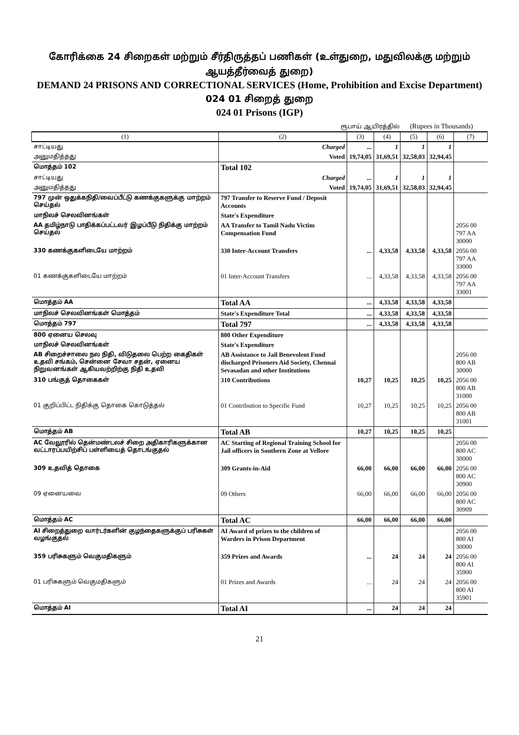கோரிக்கை 24 சிறைகள் மற்றும் சீர்திருத்தப் பணிகள் (உள்துறை, மதுவிலக்கு மற்றும் ஆயத்தீர்வைத் துறை)
DEMAND 24 PRISONS AND CORRECTIONAL SERVICES (Home, Prohibition and Excise Department)
024 01 சிறைத் துறை
024 01 Prisons (IGP)
ரூபாய் ஆயிரத்தில் (Rupees in Thousands)
| (1) | (2) | (3) | (4) | (5) | (6) | (7) |
| --- | --- | --- | --- | --- | --- | --- |
| சாட்டியது | Charged | ... | 1 | 1 | 1 | |
| அனுமதித்தது | Voted | 19,74,05 | 31,69,51 | 32,58,03 | 32,94,45 | |
| மொத்தம் 102 | Total 102 | | | | | |
| சாட்டியது | Charged | ... | 1 | 1 | 1 | |
| அனுமதித்தது | Voted | 19,74,05 | 31,69,51 | 32,58,03 | 32,94,45 | |
| 797 முன் ஒதுக்கநிதி/வைப்பீட்டு கணக்குகளுக்கு மாற்றம் செய்தல் | 797 Transfer to Reserve Fund / Deposit Accounts | | | | | |
| மாநிலச் செலவினங்கள் | State's Expenditure | | | | | |
| AA தமிழ்நாடு பாதிக்கப்பட்டவர் இழப்பீடு நிதிக்கு மாற்றம் செய்தல் | AA Transfer to Tamil Nadu Victim Compensation Fund | | | | | 2056 00 797 AA 30000 |
| 330 கணக்குகளிடையே மாற்றம் | 330 Inter-Account Transfers | ... | 4,33,58 | 4,33,58 | 4,33,58 | 2056 00 797 AA 33000 |
| 01 கணக்குகளிடையே மாற்றம் | 01 Inter-Account Transfers | ... | 4,33,58 | 4,33,58 | 4,33,58 | 2056 00 797 AA 33001 |
| மொத்தம் AA | Total AA | ... | 4,33,58 | 4,33,58 | 4,33,58 | |
| மாநிலச் செலவினங்கள் மொத்தம் | State's Expenditure Total | ... | 4,33,58 | 4,33,58 | 4,33,58 | |
| மொத்தம் 797 | Total 797 | ... | 4,33,58 | 4,33,58 | 4,33,58 | |
| 800 ஏனைய செலவு | 800 Other Expenditure | | | | | |
| மாநிலச் செலவினங்கள் | State's Expenditure | | | | | |
| AB சிறைச்சாலை நல நிதி, விடுதலை பெற்ற கைதிகள் உதவி சங்கம், சென்னை சேவா சதன், ஏனைய நிறுவனங்கள் ஆகியவற்றிற்கு நிதி உதவி | AB Assistance to Jail Benevolent Fund discharged Prisoners Aid Society, Chennai Sevasadan and other Institutions | | | | | 2056 00 800 AB 30000 |
| 310 பங்குத் தொகைகள் | 310 Contributions | 10,27 | 10,25 | 10,25 | 10,25 | 2056 00 800 AB 31000 |
| 01 குறிப்பிட்ட நிதிக்கு தொகை கொடுத்தல் | 01 Contribution to Specific Fund | 10,27 | 10,25 | 10,25 | 10,25 | 2056 00 800 AB 31001 |
| மொத்தம் AB | Total AB | 10,27 | 10,25 | 10,25 | 10,25 | |
| AC வேலூரில் தென்மண்டலச் சிறை அதிகாரிகளுக்கான வட்டாரப்பயிற்சிப் பள்ளியைத் தொடங்குதல் | AC Starting of Regional Training School for Jail officers in Southern Zone at Vellore | | | | | 2056 00 800 AC 30000 |
| 309 உதவித் தொகை | 309 Grants-in-Aid | 66,00 | 66,00 | 66,00 | 66,00 | 2056 00 800 AC 30900 |
| 09 ஏனையவை | 09 Others | 66,00 | 66,00 | 66,00 | 66,00 | 2056 00 800 AC 30909 |
| மொத்தம் AC | Total AC | 66,00 | 66,00 | 66,00 | 66,00 | |
| AI சிறைத்துறை வார்டர்களின் குழந்தைகளுக்குப் பரிசுகள் வழங்குதல் | AI Award of prizes to the children of Warders in Prison Department | | | | | 2056 00 800 AI 30000 |
| 359 பரிசுகளும் வெகுமதிகளும் | 359 Prizes and Awards | ... | 24 | 24 | 24 | 2056 00 800 AI 35900 |
| 01 பரிசுகளும் வெகுமதிகளும் | 01 Prizes and Awards | ... | 24 | 24 | 24 | 2056 00 800 AI 35901 |
| மொத்தம் AI | Total AI | ... | 24 | 24 | 24 | |
21